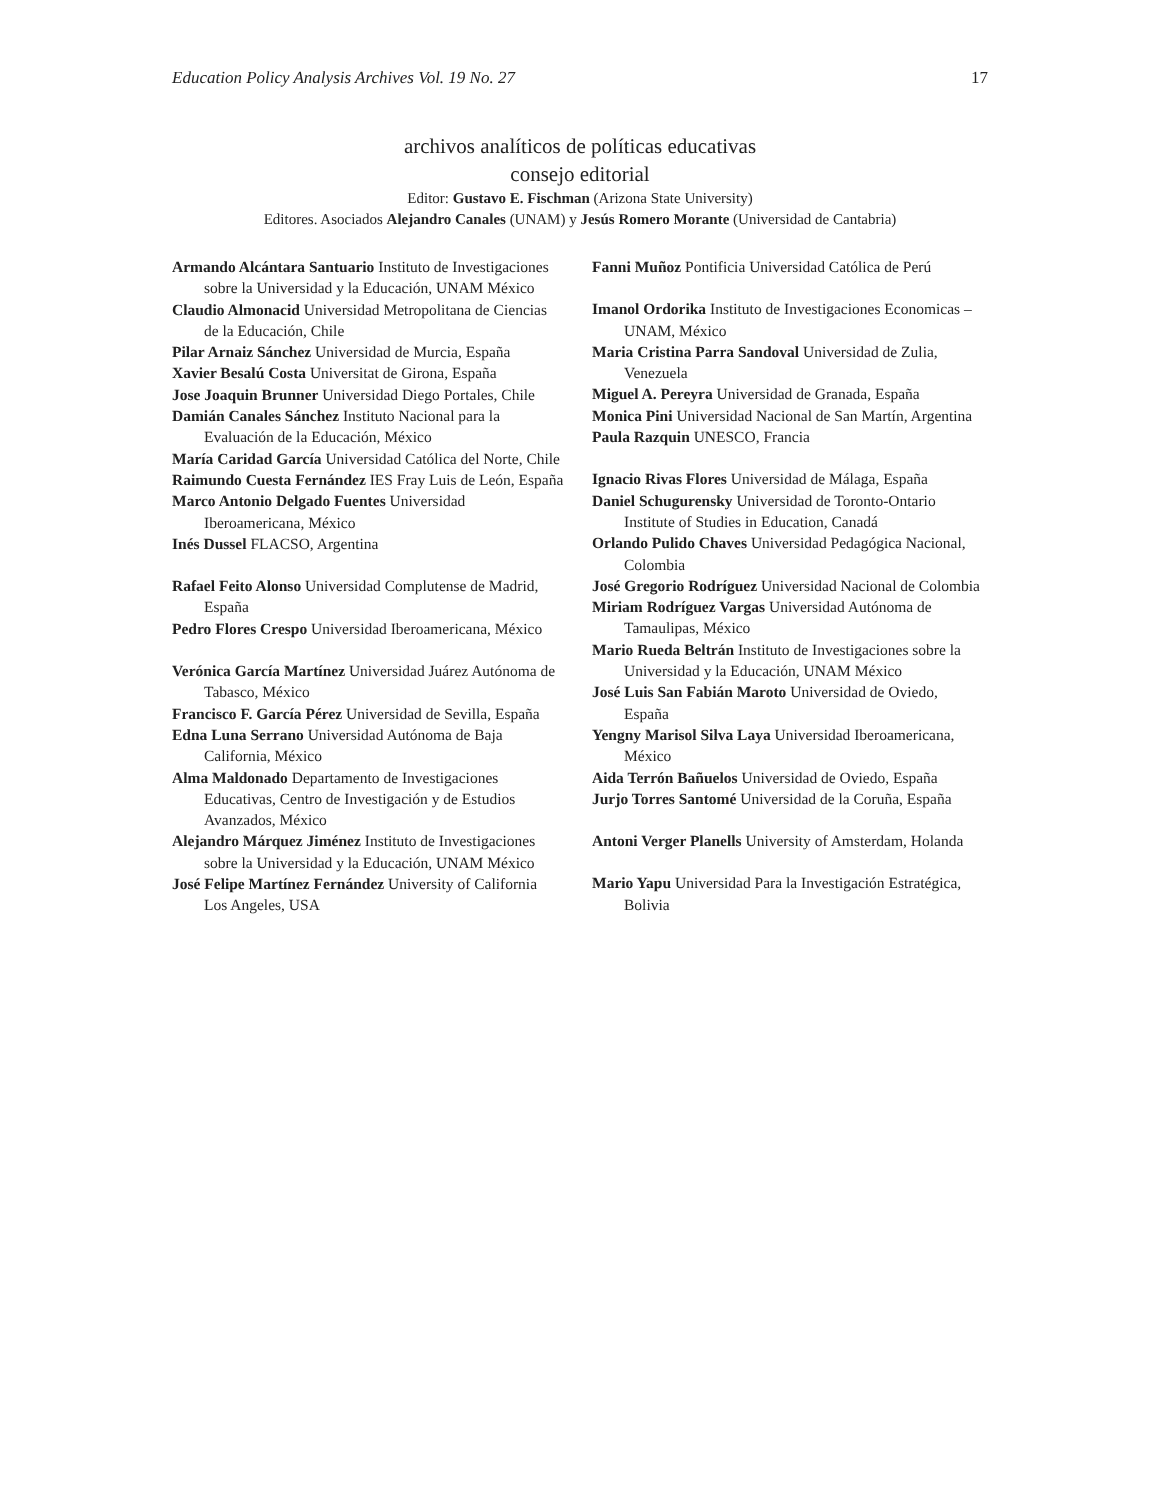Education Policy Analysis Archives Vol. 19 No. 27 17
archivos analíticos de políticas educativas
consejo editorial
Editor: Gustavo E. Fischman (Arizona State University)
Editores. Asociados Alejandro Canales (UNAM) y Jesús Romero Morante (Universidad de Cantabria)
Armando Alcántara Santuario Instituto de Investigaciones sobre la Universidad y la Educación, UNAM México
Claudio Almonacid Universidad Metropolitana de Ciencias de la Educación, Chile
Pilar Arnaiz Sánchez Universidad de Murcia, España
Xavier Besalú Costa Universitat de Girona, España
Jose Joaquin Brunner Universidad Diego Portales, Chile
Damián Canales Sánchez Instituto Nacional para la Evaluación de la Educación, México
María Caridad García Universidad Católica del Norte, Chile
Raimundo Cuesta Fernández IES Fray Luis de León, España
Marco Antonio Delgado Fuentes Universidad Iberoamericana, México
Inés Dussel FLACSO, Argentina
Rafael Feito Alonso Universidad Complutense de Madrid, España
Pedro Flores Crespo Universidad Iberoamericana, México
Verónica García Martínez Universidad Juárez Autónoma de Tabasco, México
Francisco F. García Pérez Universidad de Sevilla, España
Edna Luna Serrano Universidad Autónoma de Baja California, México
Alma Maldonado Departamento de Investigaciones Educativas, Centro de Investigación y de Estudios Avanzados, México
Alejandro Márquez Jiménez Instituto de Investigaciones sobre la Universidad y la Educación, UNAM México
José Felipe Martínez Fernández University of California Los Angeles, USA
Fanni Muñoz Pontificia Universidad Católica de Perú
Imanol Ordorika Instituto de Investigaciones Economicas – UNAM, México
Maria Cristina Parra Sandoval Universidad de Zulia, Venezuela
Miguel A. Pereyra Universidad de Granada, España
Monica Pini Universidad Nacional de San Martín, Argentina
Paula Razquin UNESCO, Francia
Ignacio Rivas Flores Universidad de Málaga, España
Daniel Schugurensky Universidad de Toronto-Ontario Institute of Studies in Education, Canadá
Orlando Pulido Chaves Universidad Pedagógica Nacional, Colombia
José Gregorio Rodríguez Universidad Nacional de Colombia
Miriam Rodríguez Vargas Universidad Autónoma de Tamaulipas, México
Mario Rueda Beltrán Instituto de Investigaciones sobre la Universidad y la Educación, UNAM México
José Luis San Fabián Maroto Universidad de Oviedo, España
Yengny Marisol Silva Laya Universidad Iberoamericana, México
Aida Terrón Bañuelos Universidad de Oviedo, España
Jurjo Torres Santomé Universidad de la Coruña, España
Antoni Verger Planells University of Amsterdam, Holanda
Mario Yapu Universidad Para la Investigación Estratégica, Bolivia